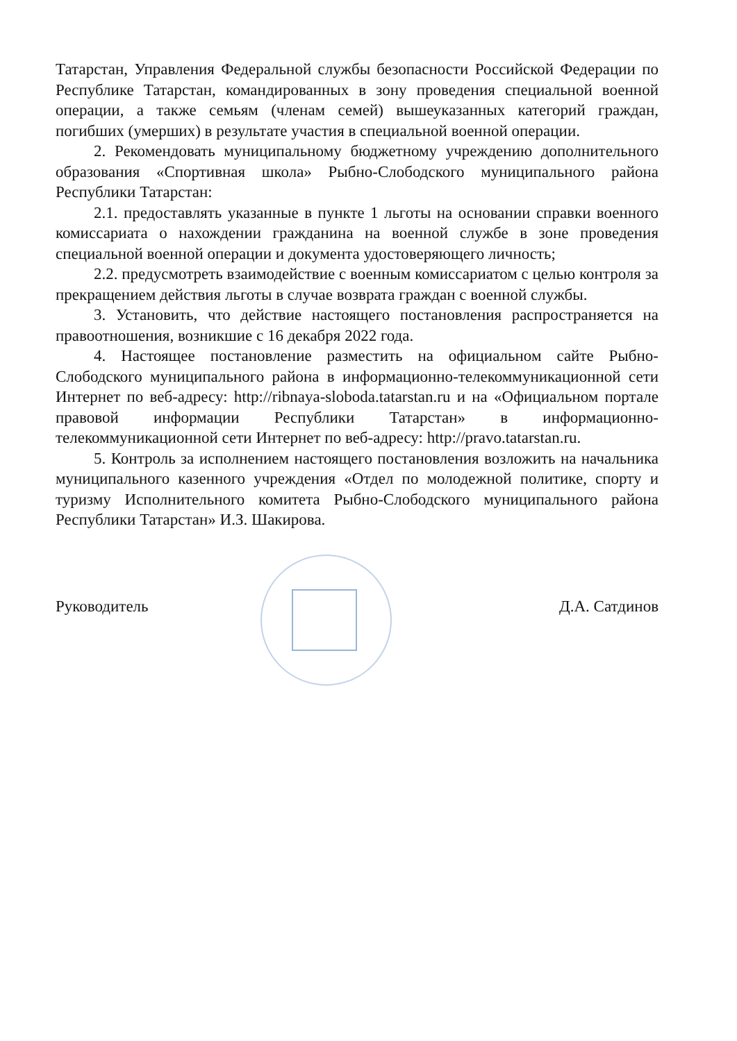Татарстан, Управления Федеральной службы безопасности Российской Федерации по Республике Татарстан, командированных в зону проведения специальной военной операции, а также семьям (членам семей) вышеуказанных категорий граждан, погибших (умерших) в результате участия в специальной военной операции.
2. Рекомендовать муниципальному бюджетному учреждению дополнительного образования «Спортивная школа» Рыбно-Слободского муниципального района Республики Татарстан:
2.1. предоставлять указанные в пункте 1 льготы на основании справки военного комиссариата о нахождении гражданина на военной службе в зоне проведения специальной военной операции и документа удостоверяющего личность;
2.2. предусмотреть взаимодействие с военным комиссариатом с целью контроля за прекращением действия льготы в случае возврата граждан с военной службы.
3. Установить, что действие настоящего постановления распространяется на правоотношения, возникшие с 16 декабря 2022 года.
4. Настоящее постановление разместить на официальном сайте Рыбно-Слободского муниципального района в информационно-телекоммуникационной сети Интернет по веб-адресу: http://ribnaya-sloboda.tatarstan.ru и на «Официальном портале правовой информации Республики Татарстан» в информационно-телекоммуникационной сети Интернет по веб-адресу: http://pravo.tatarstan.ru.
5. Контроль за исполнением настоящего постановления возложить на начальника муниципального казенного учреждения «Отдел по молодежной политике, спорту и туризму Исполнительного комитета Рыбно-Слободского муниципального района Республики Татарстан» И.З. Шакирова.
Руководитель Д.А. Сатдинов